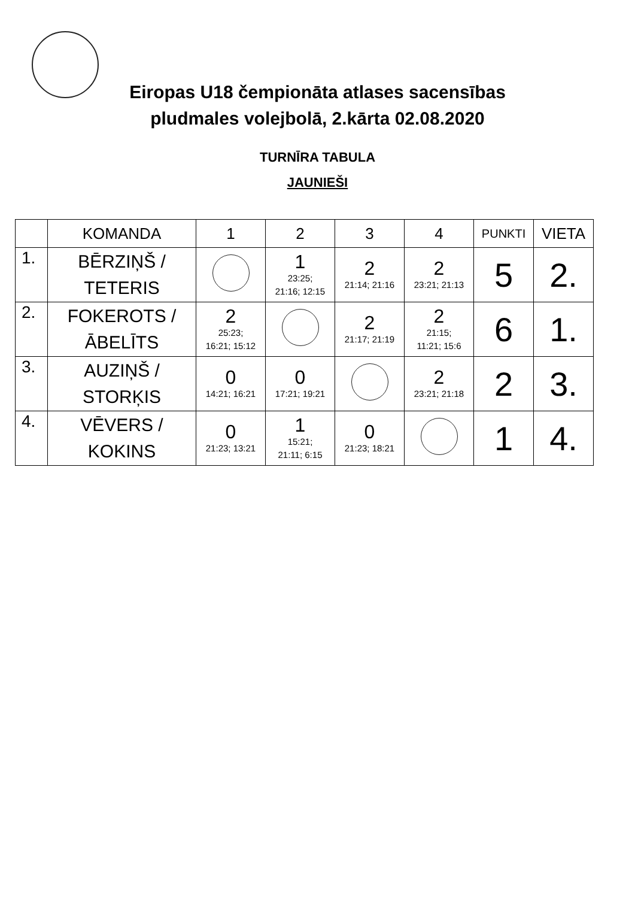Eiropas U18 čempionāta atlases sacensības
pludmales volejbolā, 2.kārta 02.08.2020
TURNĪRA TABULA
JAUNIEŠI
| | KOMANDA | 1 | 2 | 3 | 4 | PUNKTI | VIETA |
| --- | --- | --- | --- | --- | --- | --- | --- |
| 1. | BĒRZIŅŠ / TETERIS | | 1 23:25; 21:16; 12:15 | 2 21:14; 21:16 | 2 23:21; 21:13 | 5 | 2. |
| 2. | FOKEROTS / ĀBELĪTS | 2 25:23; 16:21; 15:12 | | 2 21:17; 21:19 | 2 21:15; 11:21; 15:6 | 6 | 1. |
| 3. | AUZIŅŠ / STORĶIS | 0 14:21; 16:21 | 0 17:21; 19:21 | | 2 23:21; 21:18 | 2 | 3. |
| 4. | VĒVERS / KOKINS | 0 21:23; 13:21 | 1 15:21; 21:11; 6:15 | 0 21:23; 18:21 | | 1 | 4. |